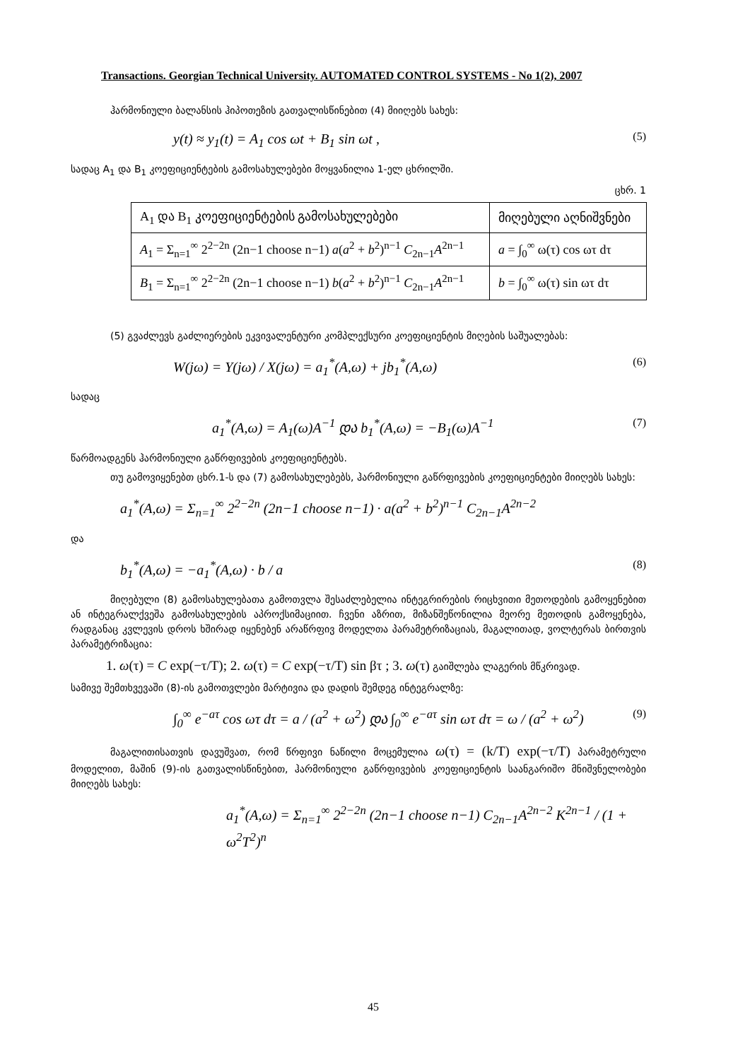Transactions. Georgian Technical University. AUTOMATED CONTROL SYSTEMS - No 1(2), 2007
ჰარმონიული ბალანსის ჰიპოთეზის გათვალისწინებით (4) მიიღებს სახეს:
y(t) ≈ y<sub>1</sub>(t) = A<sub>1</sub> cos ωt + B<sub>1</sub> sin ωt , (5)
სადაც A<sub>1</sub> და B<sub>1</sub> კოეფიციენტების გამოსახულებები მოყვანილია 1-ელ ცხრილში.
ცხრ. 1
| A<sub>1</sub> და B<sub>1</sub> კოეფიციენტების გამოსახულებები | მიღებული აღნიშვნები |
| A<sub>1</sub> = Σ<sub>n=1</sub><sup>∞</sup> 2<sup>2−2n</sup> (2n−1 choose n−1) a ( a<sup>2</sup> + b<sup>2</sup>)<sup>n−1</sup> C<sub>2n−1</sub> A<sup>2n−1</sup> | a = ∫<sub>0</sub><sup>∞</sup> ω(τ) cos ωτ dτ |
| B<sub>1</sub> = Σ<sub>n=1</sub><sup>∞</sup> 2<sup>2−2n</sup> (2n−1 choose n−1) b ( a<sup>2</sup> + b<sup>2</sup>)<sup>n−1</sup> C<sub>2n−1</sub> A<sup>2n−1</sup> | b = ∫<sub>0</sub><sup>∞</sup> ω(τ) sin ωτ dτ |
(5) გვაძლევს გაძლიერების ეკვივალენტური კომპლექსური კოეფიციენტის მიღების საშუალებას:
W(jω) = Y(jω) / X(jω) = a<sub>1</sub><sup>*</sup>(A,ω) + jb<sub>1</sub><sup>*</sup>(A,ω) (6)
სადაც
a<sub>1</sub><sup>*</sup>(A,ω) = A<sub>1</sub>(ω)A<sup>−1</sup> და b<sub>1</sub><sup>*</sup>(A,ω) = −B<sub>1</sub>(ω)A<sup>−1</sup> (7)
წარმოადგენს ჰარმონიული გაწრფივების კოეფიციენტებს.
თუ გამოვიყენებთ ცხრ.1-ს და (7) გამოსახულებებს, ჰარმონიული გაწრფივების კოეფიციენტები მიიღებს სახეს:
a<sub>1</sub><sup>*</sup>(A,ω) = Σ<sub>n=1</sub><sup>∞</sup> 2<sup>2−2n</sup> (2n−1 choose n−1) · a(a<sup>2</sup> + b<sup>2</sup>)<sup>n−1</sup> C<sub>2n−1</sub>A<sup>2n−2</sup>
და
b<sub>1</sub><sup>*</sup>(A,ω) = −a<sub>1</sub><sup>*</sup>(A,ω) · b / a (8)
მიღებული (8) გამოსახულებათა გამოთვლა შესაძლებელია ინტეგრირების რიცხვითი მეთოდების გამოყენებით ან ინტეგრალქვეშა გამოსახულების აპროქსიმაციით. ჩვენი აზრით, მიზანშეწონილია მეორე მეთოდის გამოყენება, რადგანაც კვლევის დროს ხშირად იყენებენ არაწრფივ მოდელთა პარამეტრიზაციას, მაგალითად, ვოლტერას ბირთვის პარამეტრიზაცია:
1. ω(τ) = C exp(−τ/T); 2. ω(τ) = C exp(−τ/T) sin βτ ; 3. ω(τ) გაიშლება ლაგერის მწკრივად.
სამივე შემთხვევაში (8)-ის გამოთვლები მარტივია და დადის შემდეგ ინტეგრალზე:
∫<sub>0</sub><sup>∞</sup> e<sup>−aτ</sup> cos ωτ dτ = a / (a<sup>2</sup> + ω<sup>2</sup>) და ∫<sub>0</sub><sup>∞</sup> e<sup>−aτ</sup> sin ωτ dτ = ω / (a<sup>2</sup> + ω<sup>2</sup>) (9)
მაგალითისათვის დავუშვათ, რომ წრფივი ნაწილი მოცემულია ω(τ) = (k/T) exp(−τ/T) პარამეტრული მოდელით, მაშინ (9)-ის გათვალისწინებით, ჰარმონიული გაწრფივების კოეფიციენტის საანგარიშო მნიშვნელობები მიიღებს სახეს:
a<sub>1</sub><sup>*</sup>(A,ω) = Σ<sub>n=1</sub><sup>∞</sup> 2<sup>2−2n</sup> (2n−1 choose n−1) C<sub>2n−1</sub>A<sup>2n−2</sup> K<sup>2n−1</sup> / (1 + ω<sup>2</sup>T<sup>2</sup>)<sup>n</sup>
45